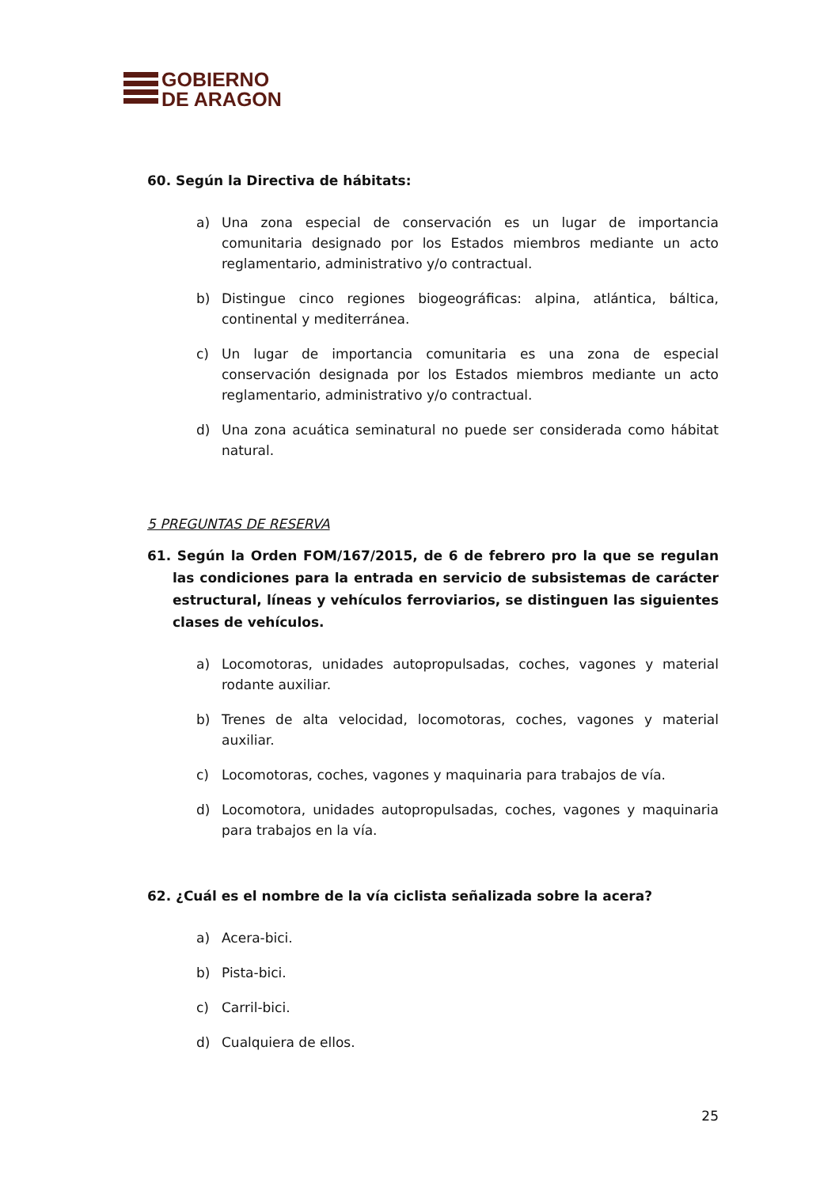GOBIERNO
DE ARAGON
60. Según la Directiva de hábitats:
a) Una zona especial de conservación es un lugar de importancia comunitaria designado por los Estados miembros mediante un acto reglamentario, administrativo y/o contractual.
b) Distingue cinco regiones biogeográficas: alpina, atlántica, báltica, continental y mediterránea.
c) Un lugar de importancia comunitaria es una zona de especial conservación designada por los Estados miembros mediante un acto reglamentario, administrativo y/o contractual.
d) Una zona acuática seminatural no puede ser considerada como hábitat natural.
5 PREGUNTAS DE RESERVA
61. Según la Orden FOM/167/2015, de 6 de febrero pro la que se regulan las condiciones para la entrada en servicio de subsistemas de carácter estructural, líneas y vehículos ferroviarios, se distinguen las siguientes clases de vehículos.
a) Locomotoras, unidades autopropulsadas, coches, vagones y material rodante auxiliar.
b) Trenes de alta velocidad, locomotoras, coches, vagones y material auxiliar.
c) Locomotoras, coches, vagones y maquinaria para trabajos de vía.
d) Locomotora, unidades autopropulsadas, coches, vagones y maquinaria para trabajos en la vía.
62. ¿Cuál es el nombre de la vía ciclista señalizada sobre la acera?
a) Acera-bici.
b) Pista-bici.
c) Carril-bici.
d) Cualquiera de ellos.
25